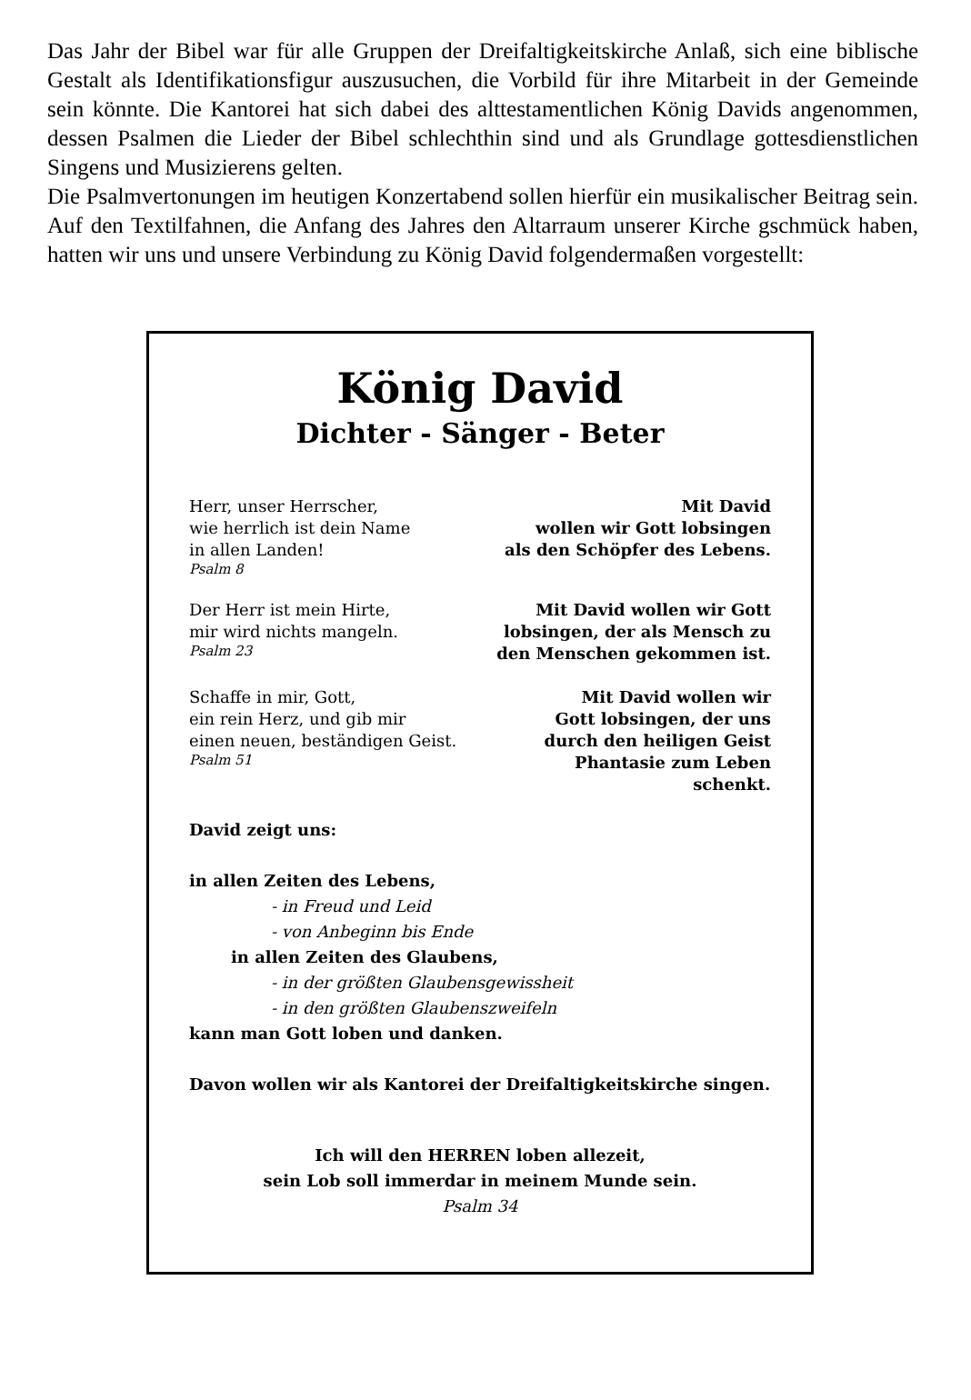Das Jahr der Bibel war für alle Gruppen der Dreifaltigkeitskirche Anlaß, sich eine biblische Gestalt als Identifikationsfigur auszusuchen, die Vorbild für ihre Mitarbeit in der Gemeinde sein könnte. Die Kantorei hat sich dabei des alttestamentlichen König Davids angenommen, dessen Psalmen die Lieder der Bibel schlechthin sind und als Grundlage gottesdienstlichen Singens und Musizierens gelten.
Die Psalmvertonungen im heutigen Konzertabend sollen hierfür ein musikalischer Beitrag sein. Auf den Textilfahnen, die Anfang des Jahres den Altarraum unserer Kirche gschmück haben, hatten wir uns und unsere Verbindung zu König David folgendermaßen vorgestellt:
König David
Dichter - Sänger - Beter
Herr, unser Herrscher,
wie herrlich ist dein Name
in allen Landen!
Psalm 8
Mit David
wollen wir Gott lobsingen
als den Schöpfer des Lebens.
Der Herr ist mein Hirte,
mir wird nichts mangeln.
Psalm 23
Mit David wollen wir Gott
lobsingen, der als Mensch zu
den Menschen gekommen ist.
Schaffe in mir, Gott,
ein rein Herz, und gib mir
einen neuen, beständigen Geist.
Psalm 51
Mit David wollen wir
Gott lobsingen, der uns
durch den heiligen Geist
Phantasie zum Leben
schenkt.
David zeigt uns:
in allen Zeiten des Lebens,
- in Freud und Leid
- von Anbeginn bis Ende
in allen Zeiten des Glaubens,
- in der größten Glaubensgewissheit
- in den größten Glaubenszweifeln
kann man Gott loben und danken.
Davon wollen wir als Kantorei der Dreifaltigkeitskirche singen.
Ich will den HERREN loben allezeit,
sein Lob soll immerdar in meinem Munde sein.
Psalm 34